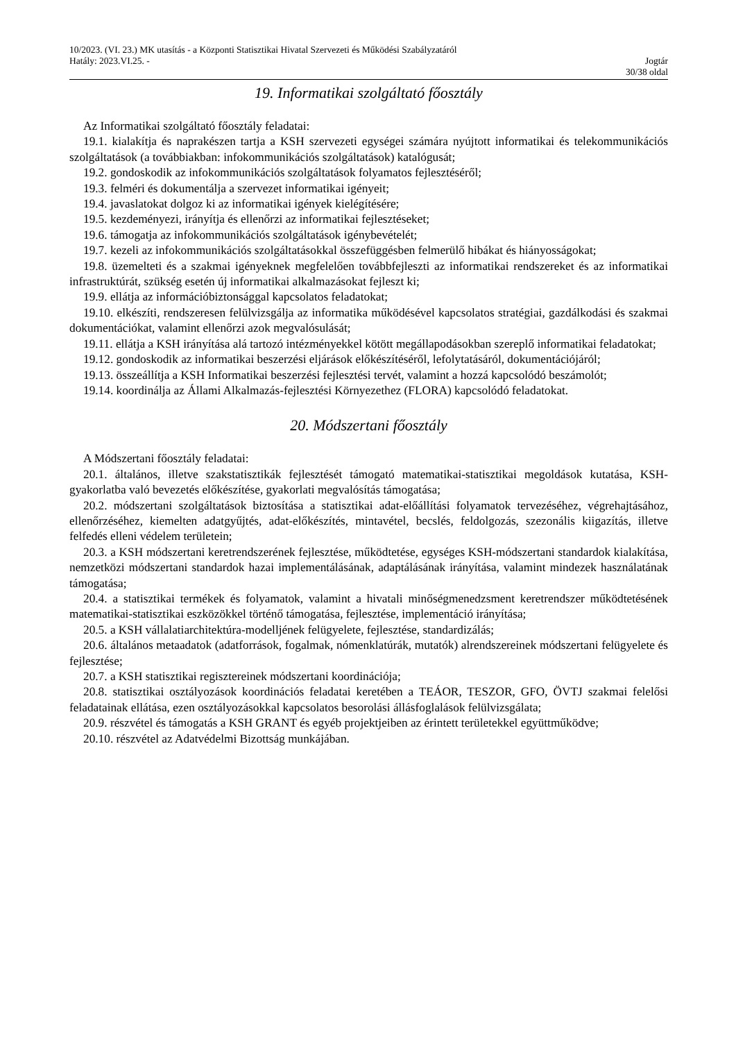10/2023. (VI. 23.) MK utasítás - a Központi Statisztikai Hivatal Szervezeti és Működési Szabályzatáról
Hatály: 2023.VI.25. - Jogtár
30/38 oldal
19. Informatikai szolgáltató főosztály
Az Informatikai szolgáltató főosztály feladatai:
19.1. kialakítja és naprakészen tartja a KSH szervezeti egységei számára nyújtott informatikai és telekommunikációs szolgáltatások (a továbbiakban: infokommunikációs szolgáltatások) katalógusát;
19.2. gondoskodik az infokommunikációs szolgáltatások folyamatos fejlesztéséről;
19.3. felméri és dokumentálja a szervezet informatikai igényeit;
19.4. javaslatokat dolgoz ki az informatikai igények kielégítésére;
19.5. kezdeményezi, irányítja és ellenőrzi az informatikai fejlesztéseket;
19.6. támogatja az infokommunikációs szolgáltatások igénybevételét;
19.7. kezeli az infokommunikációs szolgáltatásokkal összefüggésben felmerülő hibákat és hiányosságokat;
19.8. üzemelteti és a szakmai igényeknek megfelelően továbbfejleszti az informatikai rendszereket és az informatikai infrastruktúrát, szükség esetén új informatikai alkalmazásokat fejleszt ki;
19.9. ellátja az információbiztonsággal kapcsolatos feladatokat;
19.10. elkészíti, rendszeresen felülvizsgálja az informatika működésével kapcsolatos stratégiai, gazdálkodási és szakmai dokumentációkat, valamint ellenőrzi azok megvalósulását;
19.11. ellátja a KSH irányítása alá tartozó intézményekkel kötött megállapodásokban szereplő informatikai feladatokat;
19.12. gondoskodik az informatikai beszerzési eljárások előkészítéséről, lefolytatásáról, dokumentációjáról;
19.13. összeállítja a KSH Informatikai beszerzési fejlesztési tervét, valamint a hozzá kapcsolódó beszámolót;
19.14. koordinálja az Állami Alkalmazás-fejlesztési Környezethez (FLORA) kapcsolódó feladatokat.
20. Módszertani főosztály
A Módszertani főosztály feladatai:
20.1. általános, illetve szakstatisztikák fejlesztését támogató matematikai-statisztikai megoldások kutatása, KSH-gyakorlatba való bevezetés előkészítése, gyakorlati megvalósítás támogatása;
20.2. módszertani szolgáltatások biztosítása a statisztikai adat-előállítási folyamatok tervezéséhez, végrehajtásához, ellenőrzéséhez, kiemelten adatgyűjtés, adat-előkészítés, mintavétel, becslés, feldolgozás, szezonális kiigazítás, illetve felfedés elleni védelem területein;
20.3. a KSH módszertani keretrendszerének fejlesztése, működtetése, egységes KSH-módszertani standardok kialakítása, nemzetközi módszertani standardok hazai implementálásának, adaptálásának irányítása, valamint mindezek használatának támogatása;
20.4. a statisztikai termékek és folyamatok, valamint a hivatali minőségmenedzsment keretrendszer működtetésének matematikai-statisztikai eszközökkel történő támogatása, fejlesztése, implementáció irányítása;
20.5. a KSH vállalatiarchitektúra-modelljének felügyelete, fejlesztése, standardizálás;
20.6. általános metaadatok (adatforrások, fogalmak, nómenklatúrák, mutatók) alrendszereinek módszertani felügyelete és fejlesztése;
20.7. a KSH statisztikai regisztereinek módszertani koordinációja;
20.8. statisztikai osztályozások koordinációs feladatai keretében a TEÁOR, TESZOR, GFO, ÖVTJ szakmai felelősi feladatainak ellátása, ezen osztályozásokkal kapcsolatos besorolási állásfoglalások felülvizsgálata;
20.9. részvétel és támogatás a KSH GRANT és egyéb projektjeiben az érintett területekkel együttműködve;
20.10. részvétel az Adatvédelmi Bizottság munkájában.